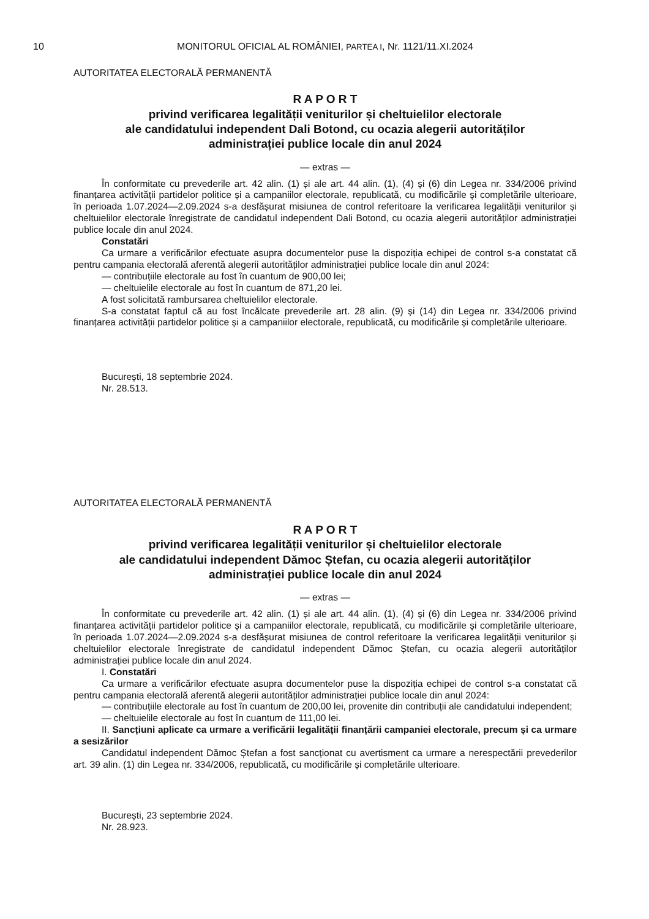10 MONITORUL OFICIAL AL ROMÂNIEI, PARTEA I, Nr. 1121/11.XI.2024
AUTORITATEA ELECTORALĂ PERMANENTĂ
R A P O R T
privind verificarea legalității veniturilor și cheltuielilor electorale
ale candidatului independent Dali Botond, cu ocazia alegerii autorităților
administrației publice locale din anul 2024
— extras —
În conformitate cu prevederile art. 42 alin. (1) și ale art. 44 alin. (1), (4) și (6) din Legea nr. 334/2006 privind finanțarea activității partidelor politice și a campaniilor electorale, republicată, cu modificările și completările ulterioare, în perioada 1.07.2024—2.09.2024 s-a desfășurat misiunea de control referitoare la verificarea legalității veniturilor și cheltuielilor electorale înregistrate de candidatul independent Dali Botond, cu ocazia alegerii autorităților administrației publice locale din anul 2024.
Constatări
Ca urmare a verificărilor efectuate asupra documentelor puse la dispoziția echipei de control s-a constatat că pentru campania electorală aferentă alegerii autorităților administrației publice locale din anul 2024:
— contribuțiile electorale au fost în cuantum de 900,00 lei;
— cheltuielile electorale au fost în cuantum de 871,20 lei.
A fost solicitată rambursarea cheltuielilor electorale.
S-a constatat faptul că au fost încălcate prevederile art. 28 alin. (9) și (14) din Legea nr. 334/2006 privind finanțarea activității partidelor politice și a campaniilor electorale, republicată, cu modificările și completările ulterioare.
București, 18 septembrie 2024.
Nr. 28.513.
AUTORITATEA ELECTORALĂ PERMANENTĂ
R A P O R T
privind verificarea legalității veniturilor și cheltuielilor electorale
ale candidatului independent Dămoc Ștefan, cu ocazia alegerii autorităților
administrației publice locale din anul 2024
— extras —
În conformitate cu prevederile art. 42 alin. (1) și ale art. 44 alin. (1), (4) și (6) din Legea nr. 334/2006 privind finanțarea activității partidelor politice și a campaniilor electorale, republicată, cu modificările și completările ulterioare, în perioada 1.07.2024—2.09.2024 s-a desfășurat misiunea de control referitoare la verificarea legalității veniturilor și cheltuielilor electorale înregistrate de candidatul independent Dămoc Ștefan, cu ocazia alegerii autorităților administrației publice locale din anul 2024.
I. Constatări
Ca urmare a verificărilor efectuate asupra documentelor puse la dispoziția echipei de control s-a constatat că pentru campania electorală aferentă alegerii autorităților administrației publice locale din anul 2024:
— contribuțiile electorale au fost în cuantum de 200,00 lei, provenite din contribuții ale candidatului independent;
— cheltuielile electorale au fost în cuantum de 111,00 lei.
II. Sancțiuni aplicate ca urmare a verificării legalității finanțării campaniei electorale, precum și ca urmare a sesizărilor
Candidatul independent Dămoc Ștefan a fost sancționat cu avertisment ca urmare a nerespectării prevederilor art. 39 alin. (1) din Legea nr. 334/2006, republicată, cu modificările și completările ulterioare.
București, 23 septembrie 2024.
Nr. 28.923.